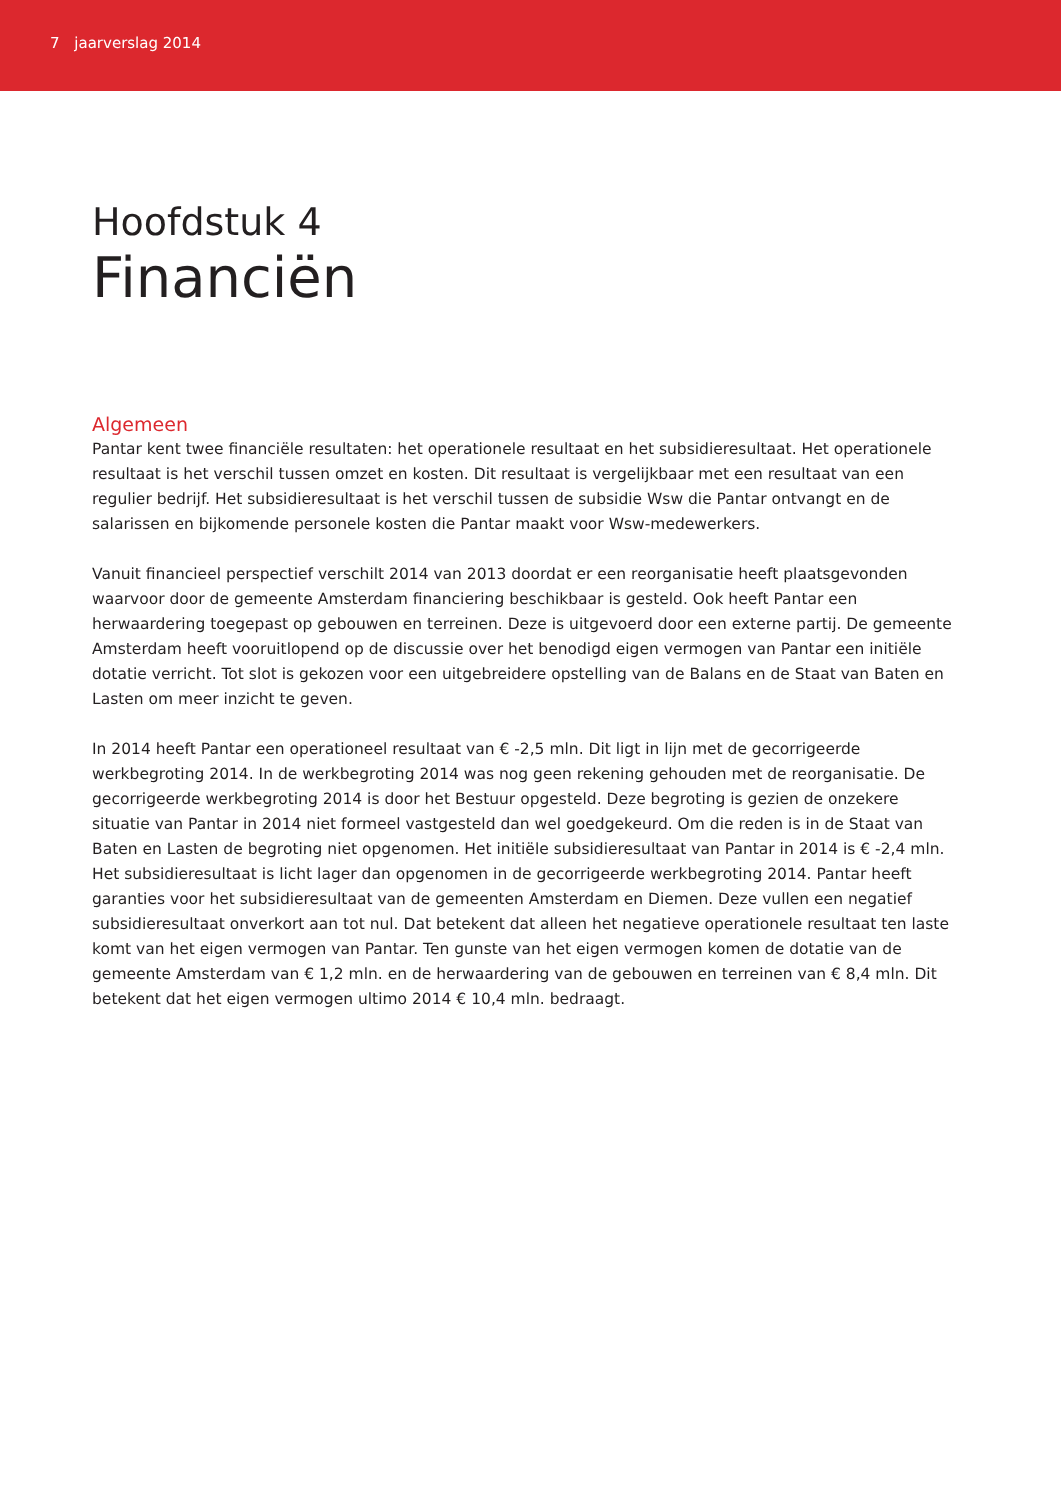7 jaarverslag 2014
Hoofdstuk 4
Financiën
Algemeen
Pantar kent twee financiële resultaten: het operationele resultaat en het subsidieresultaat. Het operationele resultaat is het verschil tussen omzet en kosten. Dit resultaat is vergelijkbaar met een resultaat van een regulier bedrijf. Het subsidieresultaat is het verschil tussen de subsidie Wsw die Pantar ontvangt en de salarissen en bijkomende personele kosten die Pantar maakt voor Wsw-medewerkers.
Vanuit financieel perspectief verschilt 2014 van 2013 doordat er een reorganisatie heeft plaatsgevonden waarvoor door de gemeente Amsterdam financiering beschikbaar is gesteld. Ook heeft Pantar een herwaardering toegepast op gebouwen en terreinen. Deze is uitgevoerd door een externe partij. De gemeente Amsterdam heeft vooruitlopend op de discussie over het benodigd eigen vermogen van Pantar een initiële dotatie verricht. Tot slot is gekozen voor een uitgebreidere opstelling van de Balans en de Staat van Baten en Lasten om meer inzicht te geven.
In 2014 heeft Pantar een operationeel resultaat van € -2,5 mln. Dit ligt in lijn met de gecorrigeerde werkbegroting 2014. In de werkbegroting 2014 was nog geen rekening gehouden met de reorganisatie. De gecorrigeerde werkbegroting 2014 is door het Bestuur opgesteld. Deze begroting is gezien de onzekere situatie van Pantar in 2014 niet formeel vastgesteld dan wel goedgekeurd. Om die reden is in de Staat van Baten en Lasten de begroting niet opgenomen. Het initiële subsidieresultaat van Pantar in 2014 is € -2,4 mln. Het subsidieresultaat is licht lager dan opgenomen in de gecorrigeerde werkbegroting 2014. Pantar heeft garanties voor het subsidieresultaat van de gemeenten Amsterdam en Diemen. Deze vullen een negatief subsidieresultaat onverkort aan tot nul. Dat betekent dat alleen het negatieve operationele resultaat ten laste komt van het eigen vermogen van Pantar. Ten gunste van het eigen vermogen komen de dotatie van de gemeente Amsterdam van € 1,2 mln. en de herwaardering van de gebouwen en terreinen van € 8,4 mln. Dit betekent dat het eigen vermogen ultimo 2014 € 10,4 mln. bedraagt.